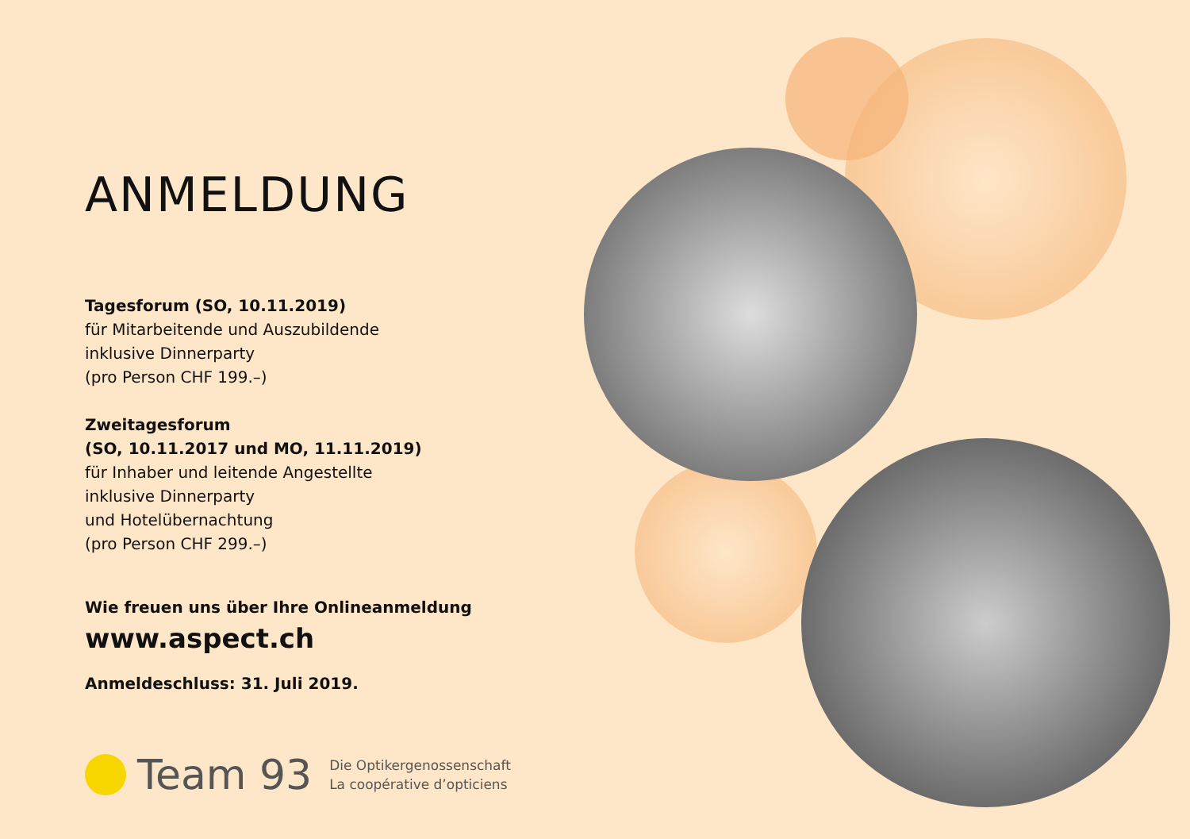ANMELDUNG
Tagesforum (SO, 10.11.2019)
für Mitarbeitende und Auszubildende
inklusive Dinnerparty
(pro Person CHF 199.–)
Zweitagesforum
(SO, 10.11.2017 und MO, 11.11.2019)
für Inhaber und leitende Angestellte
inklusive Dinnerparty
und Hotelübernachtung
(pro Person CHF 299.–)
Wie freuen uns über Ihre Onlineanmeldung
www.aspect.ch
Anmeldeschluss: 31. Juli 2019.
Team 93
Die Optikergenossenschaft
La coopérative d’opticiens